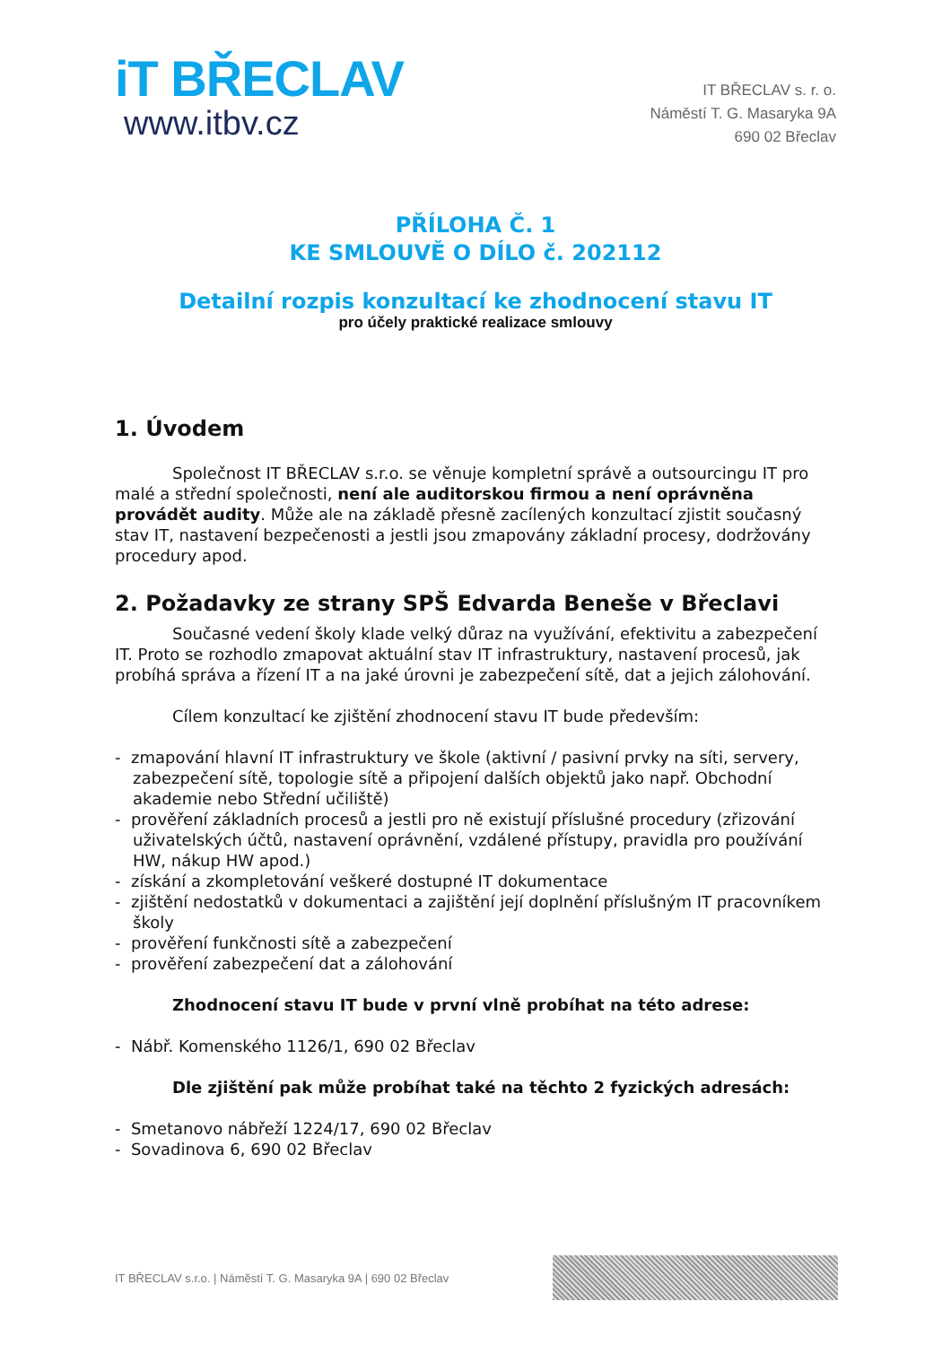iT BŘECLAV
www.itbv.cz
IT BŘECLAV s. r. o.
Náměstí T. G. Masaryka 9A
690 02 Břeclav
PŘÍLOHA Č. 1
KE SMLOUVĚ O DÍLO č. 202112
Detailní rozpis konzultací ke zhodnocení stavu IT
pro účely praktické realizace smlouvy
1. Úvodem
Společnost IT BŘECLAV s.r.o. se věnuje kompletní správě a outsourcingu IT pro malé a střední společnosti, není ale auditorskou firmou a není oprávněna provádět audity. Může ale na základě přesně zacílených konzultací zjistit současný stav IT, nastavení bezpečenosti a jestli jsou zmapovány základní procesy, dodržovány procedury apod.
2. Požadavky ze strany SPŠ Edvarda Beneše v Břeclavi
Současné vedení školy klade velký důraz na využívání, efektivitu a zabezpečení IT. Proto se rozhodlo zmapovat aktuální stav IT infrastruktury, nastavení procesů, jak probíhá správa a řízení IT a na jaké úrovni je zabezpečení sítě, dat a jejich zálohování.
Cílem konzultací ke zjištění zhodnocení stavu IT bude především:
- zmapování hlavní IT infrastruktury ve škole (aktivní / pasivní prvky na síti, servery, zabezpečení sítě, topologie sítě a připojení dalších objektů jako např. Obchodní akademie nebo Střední učiliště)
- prověření základních procesů a jestli pro ně existují příslušné procedury (zřizování uživatelských účtů, nastavení oprávnění, vzdálené přístupy, pravidla pro používání HW, nákup HW apod.)
- získání a zkompletování veškeré dostupné IT dokumentace
- zjištění nedostatků v dokumentaci a zajištění její doplnění příslušným IT pracovníkem školy
- prověření funkčnosti sítě a zabezpečení
- prověření zabezpečení dat a zálohování
Zhodnocení stavu IT bude v první vlně probíhat na této adrese:
- Nábř. Komenského 1126/1, 690 02 Břeclav
Dle zjištění pak může probíhat také na těchto 2 fyzických adresách:
- Smetanovo nábřeží 1224/17, 690 02 Břeclav
- Sovadinova 6, 690 02 Břeclav
IT BŘECLAV s.r.o. | Náměstí T. G. Masaryka 9A | 690 02 Břeclav